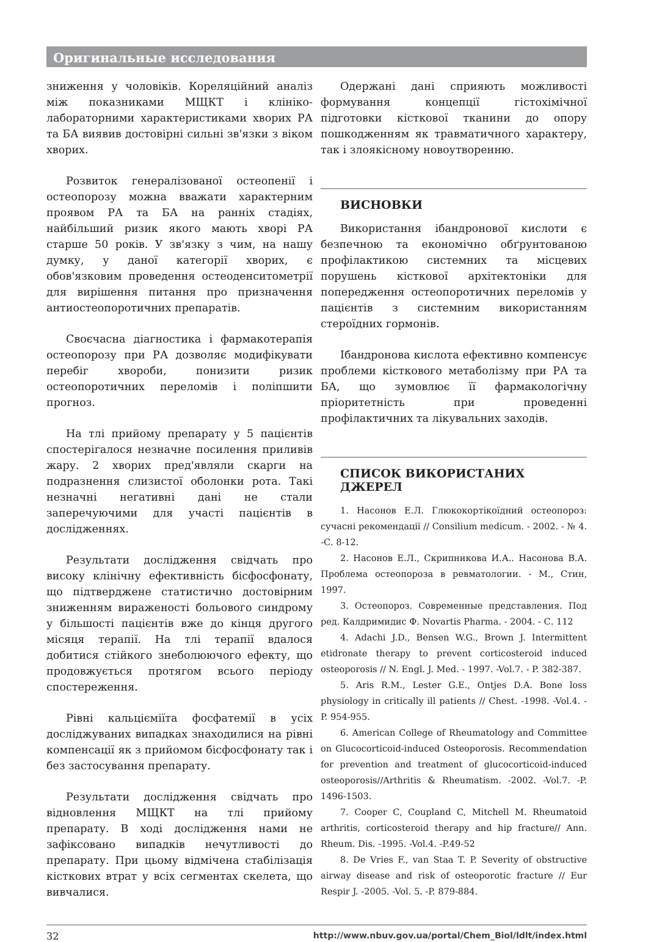Оригинальные исследования
зниження у чоловіків. Кореляційний аналіз між показниками МЩКТ і клініко-лабораторними характеристиками хворих РА та БА виявив достовірні сильні зв'язки з віком хворих.
Розвиток генералізованої остеопенії і остеопорозу можна вважати характерним проявом РА та БА на ранніх стадіях, найбільший ризик якого мають хворі РА старше 50 років. У зв'язку з чим, на нашу думку, у даної категорії хворих, є обов'язковим проведення остеоденситометрії для вирішення питання про призначення антиостеопоротичних препаратів.
Своєчасна діагностика і фармакотерапія остеопорозу при РА дозволяє модифікувати перебіг хвороби, понизити ризик остеопоротичних переломів і поліпшити прогноз.
На тлі прийому препарату у 5 пацієнтів спостерігалося незначне посилення приливів жару. 2 хворих пред'являли скарги на подразнення слизистої оболонки рота. Такі незначні негативні дані не стали заперечуючими для участі пацієнтів в дослідженнях.
Результати дослідження свідчать про високу клінічну ефективність бісфосфонату, що підтверджене статистично достовірним зниженням вираженості больового синдрому у більшості пацієнтів вже до кінця другого місяця терапії. На тлі терапії вдалося добитися стійкого знеболюючого ефекту, що продовжується протягом всього періоду спостереження.
Рівні кальцієміїта фосфатемії в усіх досліджуваних випадках знаходилися на рівні компенсації як з прийомом бісфосфонату так і без застосування препарату.
Результати дослідження свідчать про відновлення МЩКТ на тлі прийому препарату. В ході дослідження нами не зафіксовано випадків нечутливості до препарату. При цьому відмічена стабілізація кісткових втрат у всіх сегментах скелета, що вивчалися.
Одержані дані сприяють можливості формування концепції гістохімічної підготовки кісткової тканини до опору пошкодженням як травматичного характеру, так і злоякісному новоутворенню.
ВИСНОВКИ
Використання ібандронової кислоти є безпечною та економічно обґрунтованою профілактикою системних та місцевих порушень кісткової архітектоніки для попередження остеопоротичних переломів у пацієнтів з системним використанням стероїдних гормонів.
Ібандронова кислота ефективно компенсує проблеми кісткового метаболізму при РА та БА, що зумовлює її фармакологічну пріоритетність при проведенні профілактичних та лікувальних заходів.
СПИСОК ВИКОРИСТАНИХ ДЖЕРЕЛ
1. Насонов Е.Л. Глюкокортікоїдний остеопороз: сучасні рекомендації // Consilium medicum. - 2002. - № 4. -С. 8-12.
2. Насонов Е.Л., Скрипникова И.А.. Насонова В.А. Проблема остеопороза в ревматологии. - М., Стин, 1997.
3. Остеопороз. Современные представления. Под ред. Калдримидис Ф. Novartis Pharma. - 2004. - С. 112
4. Adachi J.D., Bensen W.G., Brown J. Intermittent etidronate therapy to prevent corticosteroid induced osteoporosis // N. Engl. J. Med. - 1997. -Vol.7. - P. 382-387.
5. Aris R.M., Lester G.E., Ontjes D.A. Bone loss physiology in critically ill patients // Chest. -1998. -Vol.4. - P. 954-955.
6. American College of Rheumatology and Committee on Glucocorticoid-induced Osteoporosis. Recommendation for prevention and treatment of glucocorticoid-induced osteoporosis//Arthritis & Rheumatism. -2002. -Vol.7. -P. 1496-1503.
7. Cooper C, Coupland C, Mitchell M. Rheumatoid arthritis, corticosteroid therapy and hip fracture// Ann. Rheum. Dis. -1995. -Vol.4. -P.49-52
8. De Vries F., van Staa T. P. Severity of obstructive airway disease and risk of osteoporotic fracture // Eur Respir J. -2005. -Vol. 5. -P. 879-884.
32 http://www.nbuv.gov.ua/portal/Chem_Biol/ldlt/index.html